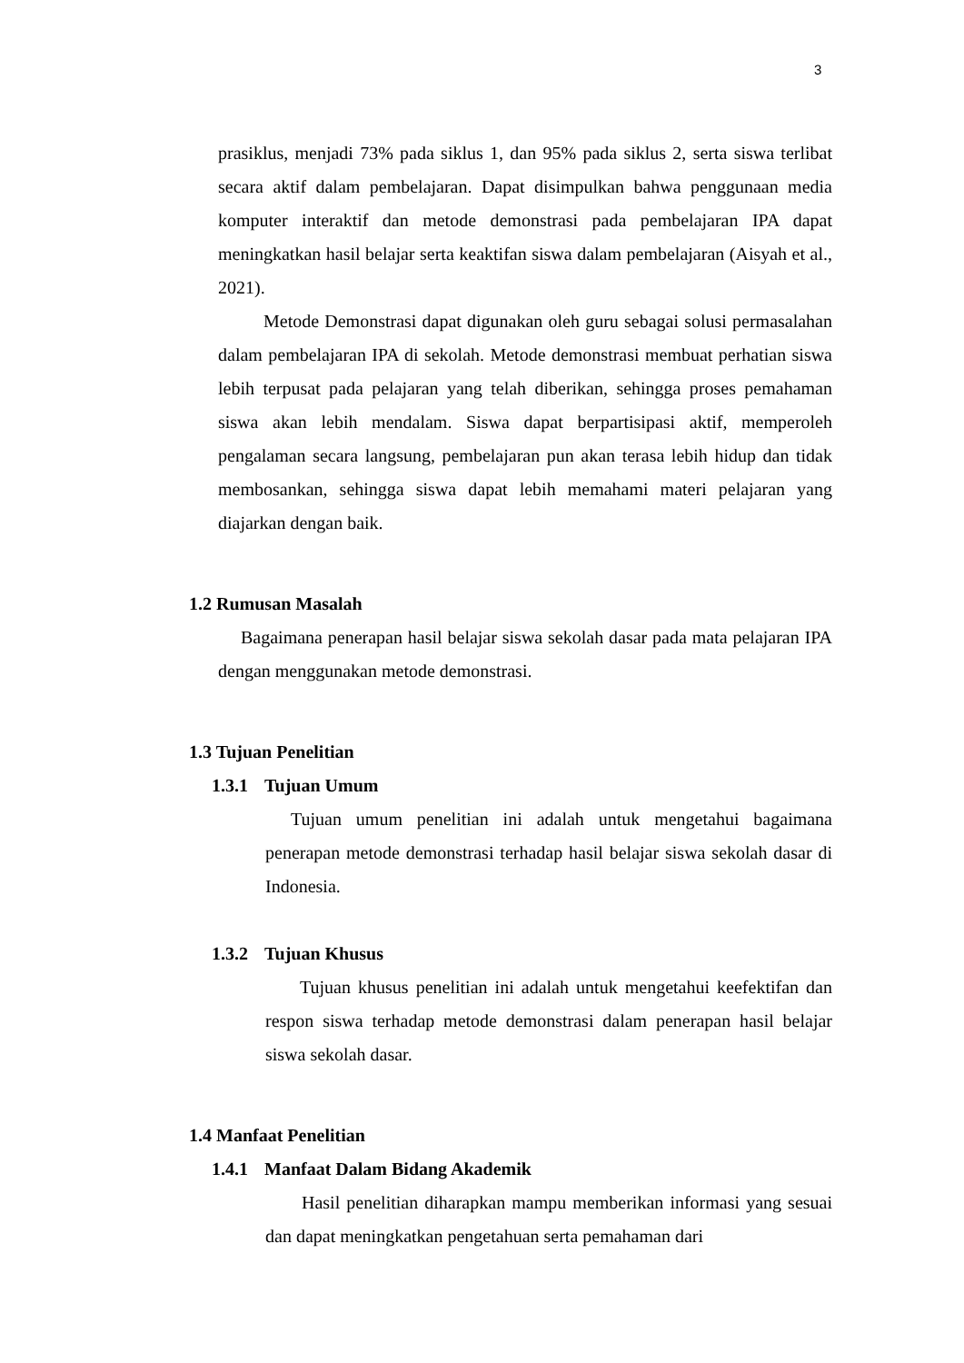3
prasiklus, menjadi 73% pada siklus 1, dan 95% pada siklus 2, serta siswa terlibat secara aktif dalam pembelajaran. Dapat disimpulkan bahwa penggunaan media komputer interaktif dan metode demonstrasi pada pembelajaran IPA dapat meningkatkan hasil belajar serta keaktifan siswa dalam pembelajaran (Aisyah et al., 2021).
Metode Demonstrasi dapat digunakan oleh guru sebagai solusi permasalahan dalam pembelajaran IPA di sekolah. Metode demonstrasi membuat perhatian siswa lebih terpusat pada pelajaran yang telah diberikan, sehingga proses pemahaman siswa akan lebih mendalam. Siswa dapat berpartisipasi aktif, memperoleh pengalaman secara langsung, pembelajaran pun akan terasa lebih hidup dan tidak membosankan, sehingga siswa dapat lebih memahami materi pelajaran yang diajarkan dengan baik.
1.2 Rumusan Masalah
Bagaimana penerapan hasil belajar siswa sekolah dasar pada mata pelajaran IPA dengan menggunakan metode demonstrasi.
1.3 Tujuan Penelitian
1.3.1 Tujuan Umum
Tujuan umum penelitian ini adalah untuk mengetahui bagaimana penerapan metode demonstrasi terhadap hasil belajar siswa sekolah dasar di Indonesia.
1.3.2 Tujuan Khusus
Tujuan khusus penelitian ini adalah untuk mengetahui keefektifan dan respon siswa terhadap metode demonstrasi dalam penerapan hasil belajar siswa sekolah dasar.
1.4 Manfaat Penelitian
1.4.1 Manfaat Dalam Bidang Akademik
Hasil penelitian diharapkan mampu memberikan informasi yang sesuai dan dapat meningkatkan pengetahuan serta pemahaman dari